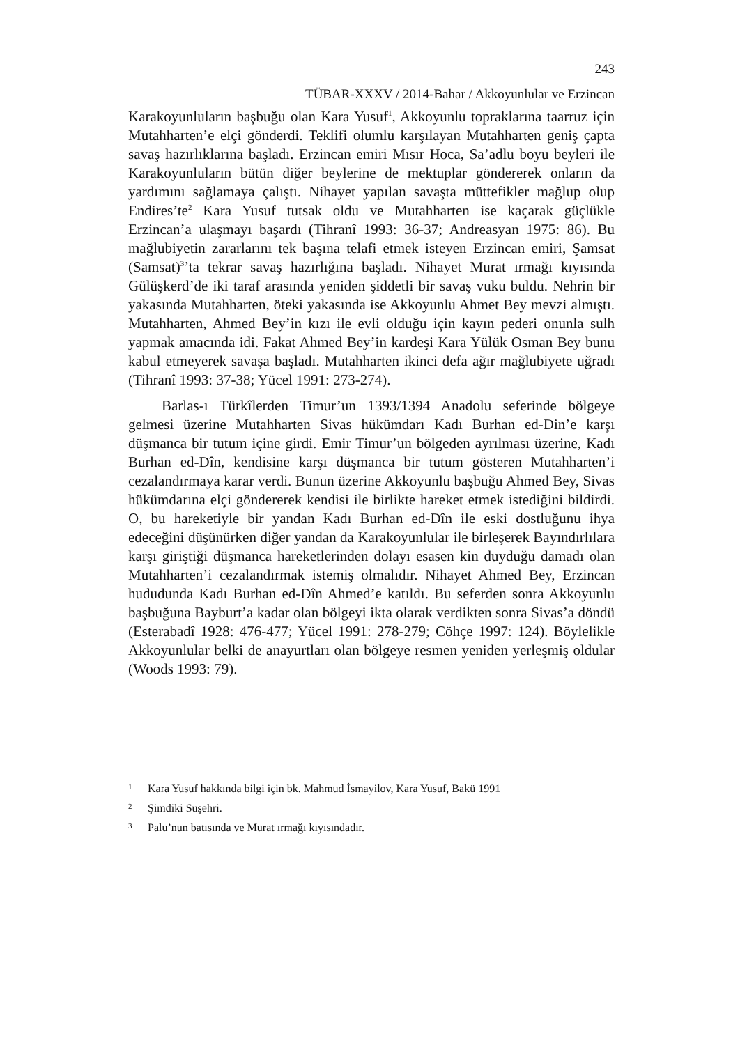243
TÜBAR-XXXV / 2014-Bahar / Akkoyunlular ve Erzincan
Karakoyunluların başbuğu olan Kara Yusuf<sup>1</sup>, Akkoyunlu topraklarına taarruz için Mutahharten’e elçi gönderdi. Teklifi olumlu karşılayan Mutahharten geniş çapta savaş hazırlıklarına başladı. Erzincan emiri Mısır Hoca, Sa’adlu boyu beyleri ile Karakoyunluların bütün diğer beylerine de mektuplar göndererek onların da yardımını sağlamaya çalıştı. Nihayet yapılan savaşta müttefikler mağlup olup Endires’te<sup>2</sup> Kara Yusuf tutsak oldu ve Mutahharten ise kaçarak güçlükle Erzincan’a ulaşmayı başardı (Tihranî 1993: 36-37; Andreasyan 1975: 86). Bu mağlubiyetin zararlarını tek başına telafi etmek isteyen Erzincan emiri, Şamsat (Samsat)<sup>3</sup>’ta tekrar savaş hazırlığına başladı. Nihayet Murat ırmağı kıyısında Gülüşkerd’de iki taraf arasında yeniden şiddetli bir savaş vuku buldu. Nehrin bir yakasında Mutahharten, öteki yakasında ise Akkoyunlu Ahmet Bey mevzi almıştı. Mutahharten, Ahmed Bey’in kızı ile evli olduğu için kayın pederi onunla sulh yapmak amacında idi. Fakat Ahmed Bey’in kardeşi Kara Yülük Osman Bey bunu kabul etmeyerek savaşa başladı. Mutahharten ikinci defa ağır mağlubiyete uğradı (Tihranî 1993: 37-38; Yücel 1991: 273-274).
Barlas-ı Türkîlerden Timur’un 1393/1394 Anadolu seferinde bölgeye gelmesi üzerine Mutahharten Sivas hükümdarı Kadı Burhan ed-Din’e karşı düşmanca bir tutum içine girdi. Emir Timur’un bölgeden ayrılması üzerine, Kadı Burhan ed-Dîn, kendisine karşı düşmanca bir tutum gösteren Mutahharten’i cezalandırmaya karar verdi. Bunun üzerine Akkoyunlu başbuğu Ahmed Bey, Sivas hükümdarına elçi göndererek kendisi ile birlikte hareket etmek istediğini bildirdi. O, bu hareketiyle bir yandan Kadı Burhan ed-Dîn ile eski dostluğunu ihya edeceğini düşünürken diğer yandan da Karakoyunlular ile birleşerek Bayındırlılara karşı giriştiği düşmanca hareketlerinden dolayı esasen kin duyduğu damadı olan Mutahharten’i cezalandırmak istemiş olmalıdır. Nihayet Ahmed Bey, Erzincan hududunda Kadı Burhan ed-Dîn Ahmed’e katıldı. Bu seferden sonra Akkoyunlu başbuğuna Bayburt’a kadar olan bölgeyi ikta olarak verdikten sonra Sivas’a döndü (Esterabadî 1928: 476-477; Yücel 1991: 278-279; Cöhçe 1997: 124). Böylelikle Akkoyunlular belki de anayurtları olan bölgeye resmen yeniden yerleşmiş oldular (Woods 1993: 79).
1 Kara Yusuf hakkında bilgi için bk. Mahmud İsmayilov, Kara Yusuf, Bakü 1991
2 Şimdiki Suşehri.
3 Palu’nun batısında ve Murat ırmağı kıyısındadır.